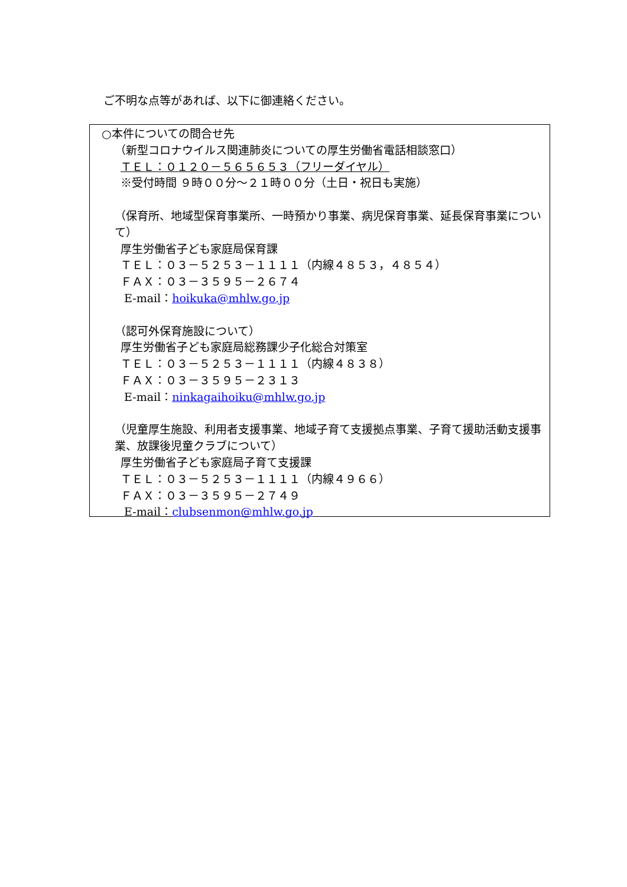ご不明な点等があれば、以下に御連絡ください。
○本件についての問合せ先
（新型コロナウイルス関連肺炎についての厚生労働省電話相談窓口）
ＴＥＬ：０１２０－５６５６５３（フリーダイヤル）
※受付時間 ９時００分～２１時００分（土日・祝日も実施）
（保育所、地域型保育事業所、一時預かり事業、病児保育事業、延長保育事業について）
厚生労働省子ども家庭局保育課
ＴＥＬ：０３－５２５３－１１１１（内線４８５３，４８５４）
ＦＡＸ：０３－３５９５－２６７４
E-mail：hoikuka@mhlw.go.jp
（認可外保育施設について）
厚生労働省子ども家庭局総務課少子化総合対策室
ＴＥＬ：０３－５２５３－１１１１（内線４８３８）
ＦＡＸ：０３－３５９５－２３１３
E-mail：ninkagaihoiku@mhlw.go.jp
（児童厚生施設、利用者支援事業、地域子育て支援拠点事業、子育て援助活動支援事業、放課後児童クラブについて）
厚生労働省子ども家庭局子育て支援課
ＴＥＬ：０３－５２５３－１１１１（内線４９６６）
ＦＡＸ：０３－３５９５－２７４９
E-mail：clubsenmon@mhlw.go.jp